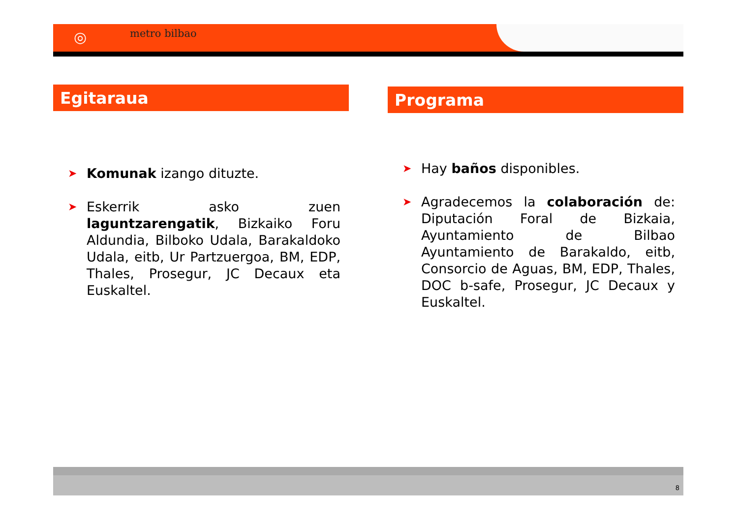◎ metro bilbao
Egitaraua
➤ Komunak izango dituzte.
➤ Eskerrik asko zuen laguntzarengatik, Bizkaiko Foru Aldundia, Bilboko Udala, Barakaldoko Udala, eitb, Ur Partzuergoa, BM, EDP, Thales, Prosegur, JC Decaux eta Euskaltel.
Programa
➤ Hay baños disponibles.
➤ Agradecemos la colaboración de: Diputación Foral de Bizkaia, Ayuntamiento de Bilbao Ayuntamiento de Barakaldo, eitb, Consorcio de Aguas, BM, EDP, Thales, DOC b-safe, Prosegur, JC Decaux y Euskaltel.
8